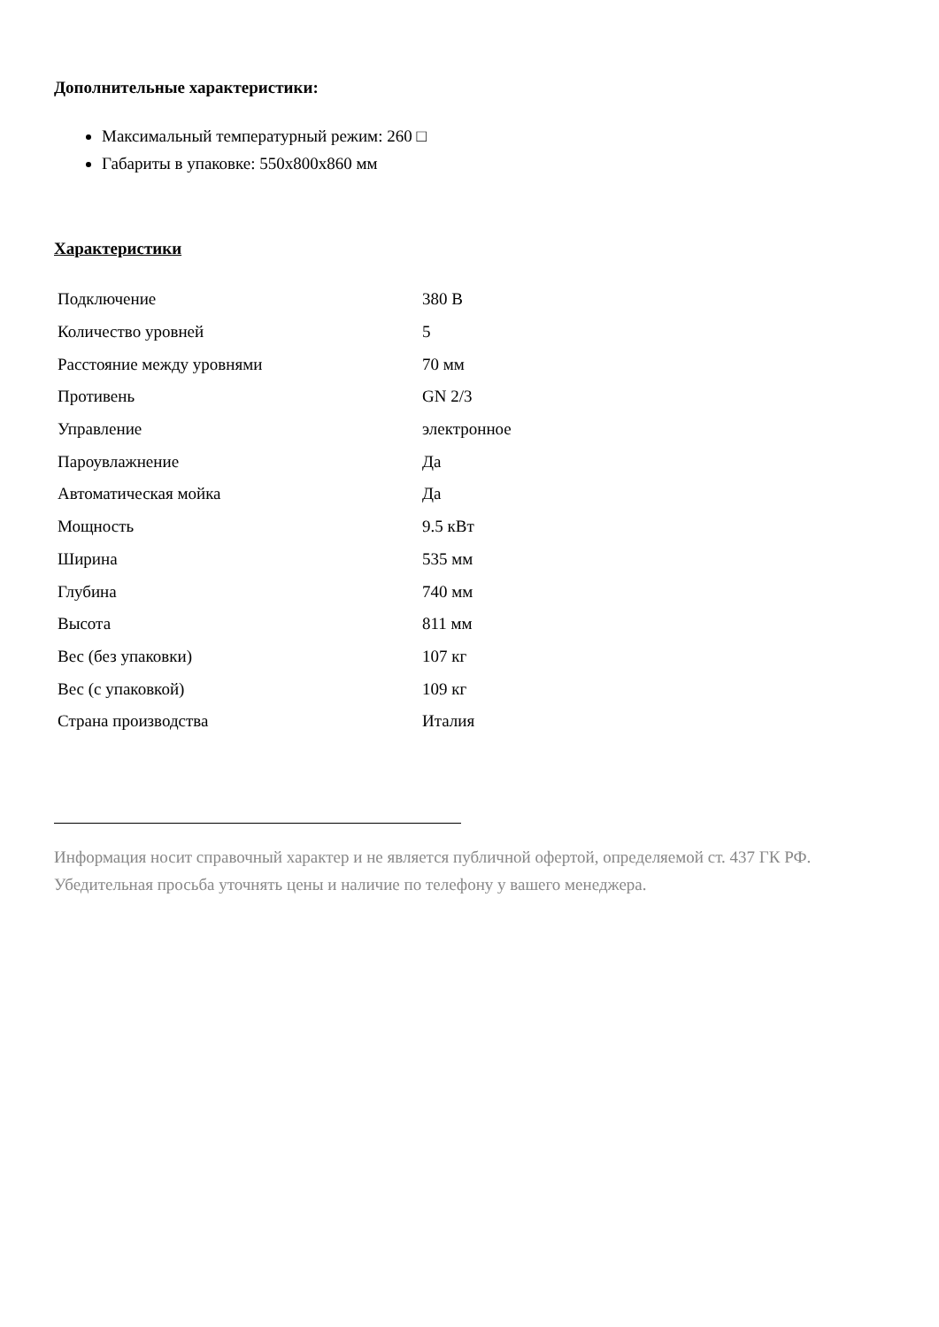Дополнительные характеристики:
Максимальный температурный режим: 260 □
Габариты в упаковке: 550х800х860 мм
Характеристики
| Подключение | 380 В |
| Количество уровней | 5 |
| Расстояние между уровнями | 70 мм |
| Противень | GN 2/3 |
| Управление | электронное |
| Пароувлажнение | Да |
| Автоматическая мойка | Да |
| Мощность | 9.5 кВт |
| Ширина | 535 мм |
| Глубина | 740 мм |
| Высота | 811 мм |
| Вес (без упаковки) | 107 кг |
| Вес (с упаковкой) | 109 кг |
| Страна производства | Италия |
Информация носит справочный характер и не является публичной офертой, определяемой ст. 437 ГК РФ. Убедительная просьба уточнять цены и наличие по телефону у вашего менеджера.